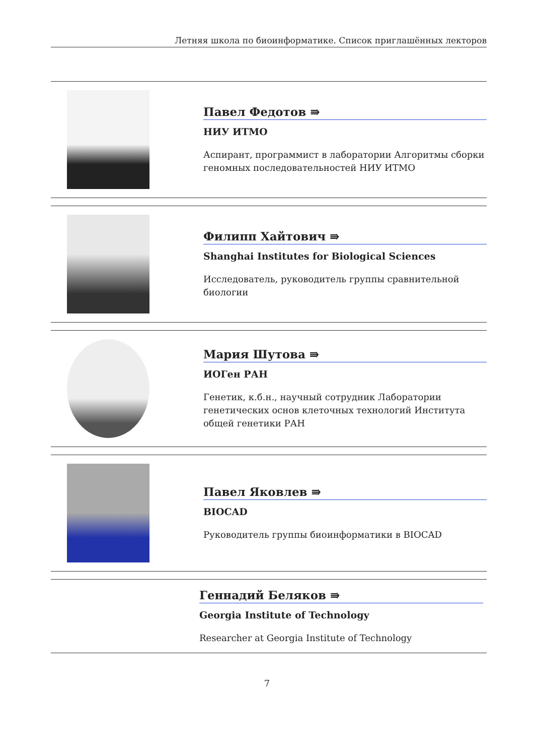Летняя школа по биоинформатике. Список приглашённых лекторов
Павел Федотов ⇛
НИУ ИТМО
Аспирант, программист в лаборатории Алгоритмы сборки геномных последовательностей НИУ ИТМО
Филипп Хайтович ⇛
Shanghai Institutes for Biological Sciences
Исследователь, руководитель группы сравнительной биологии
Мария Шутова ⇛
ИОГен РАН
Генетик, к.б.н., научный сотрудник Лаборатории генетических основ клеточных технологий Института общей генетики РАН
Павел Яковлев ⇛
BIOCAD
Руководитель группы биоинформатики в BIOCAD
Геннадий Беляков ⇛
Georgia Institute of Technology
Researcher at Georgia Institute of Technology
7